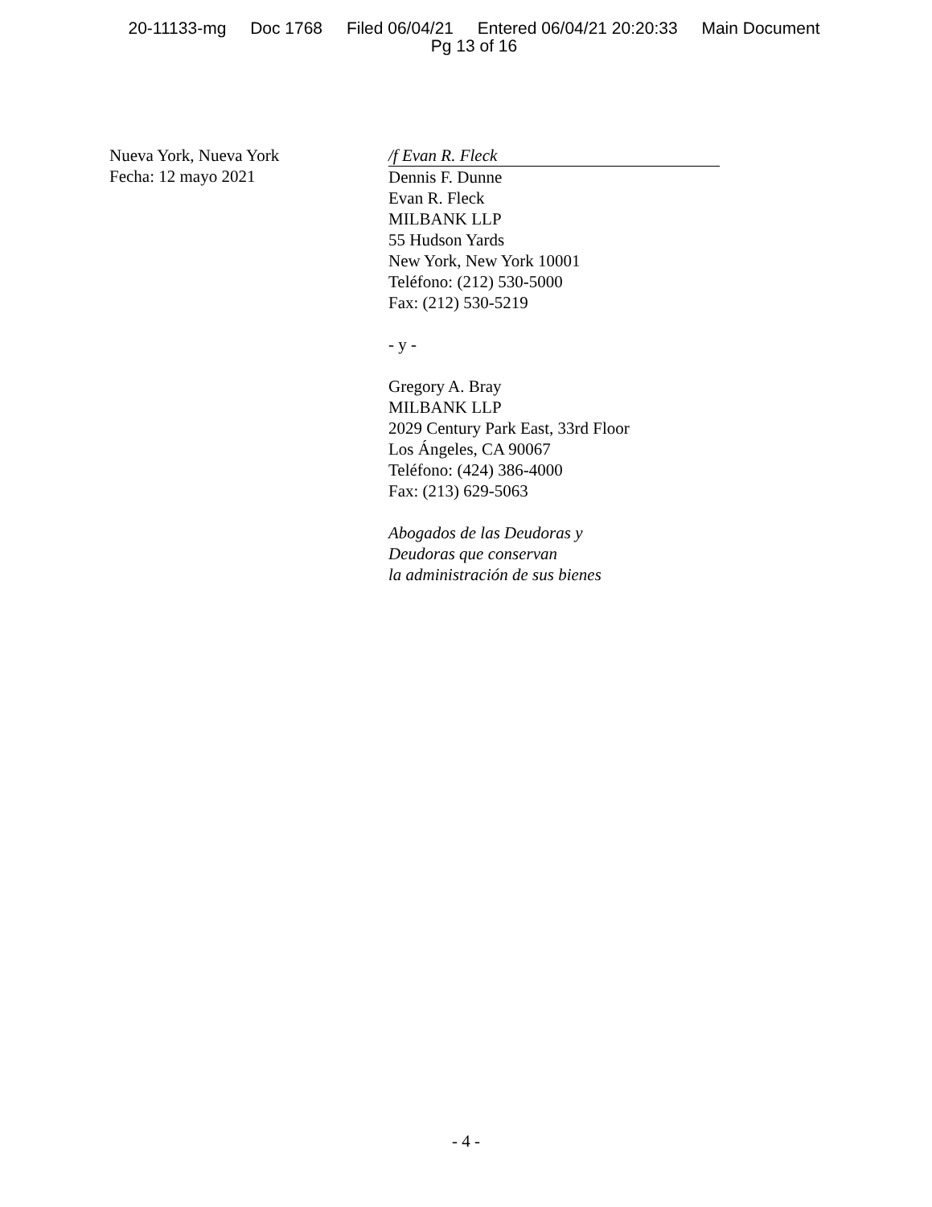20-11133-mg Doc 1768 Filed 06/04/21 Entered 06/04/21 20:20:33 Main Document
Pg 13 of 16
Nueva York, Nueva York
Fecha: 12 mayo 2021
/f Evan R. Fleck
Dennis F. Dunne
Evan R. Fleck
MILBANK LLP
55 Hudson Yards
New York, New York 10001
Teléfono: (212) 530-5000
Fax: (212) 530-5219
- y -
Gregory A. Bray
MILBANK LLP
2029 Century Park East, 33rd Floor
Los Ángeles, CA 90067
Teléfono: (424) 386-4000
Fax: (213) 629-5063
Abogados de las Deudoras y
Deudoras que conservan
la administración de sus bienes
- 4 -